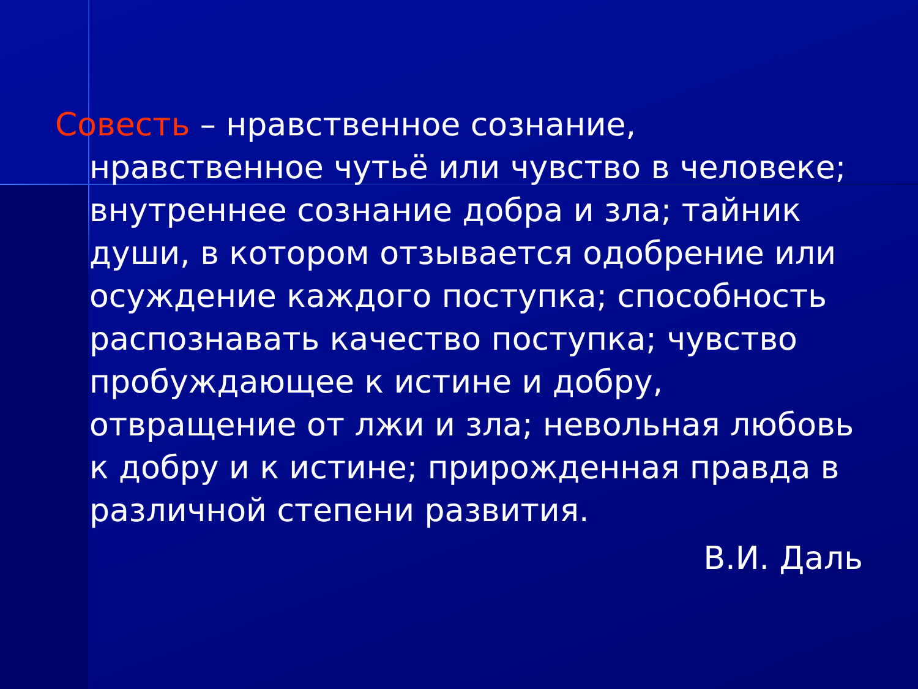Совесть – нравственное сознание, нравственное чутьё или чувство в человеке; внутреннее сознание добра и зла; тайник души, в котором отзывается одобрение или осуждение каждого поступка; способность распознавать качество поступка; чувство пробуждающее к истине и добру, отвращение от лжи и зла; невольная любовь к добру и к истине; прирожденная правда в различной степени развития.
В.И. Даль